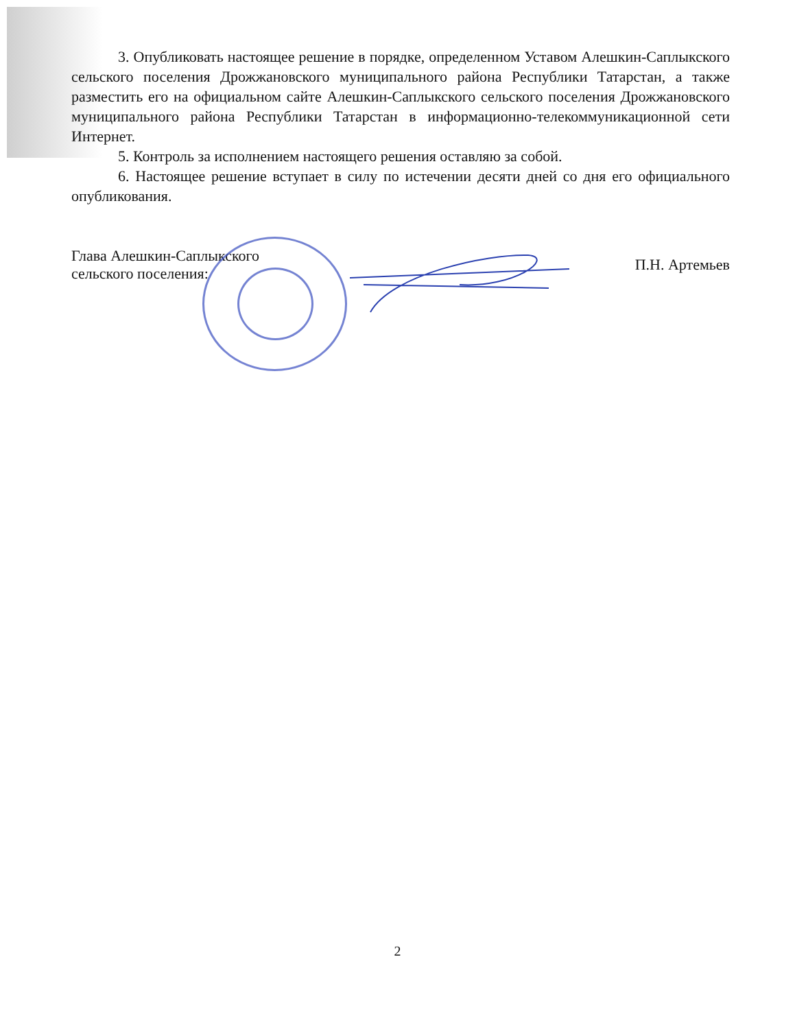3. Опубликовать настоящее решение в порядке, определенном Уставом Алешкин-Саплыкского сельского поселения Дрожжановского муниципального района Республики Татарстан, а также разместить его на официальном сайте Алешкин-Саплыкского сельского поселения Дрожжановского муниципального района Республики Татарстан в информационно-телекоммуникационной сети Интернет.
5. Контроль за исполнением настоящего решения оставляю за собой.
6. Настоящее решение вступает в силу по истечении десяти дней со дня его официального опубликования.
Глава Алешкин-Саплыкского
сельского поселения:
П.Н. Артемьев
2